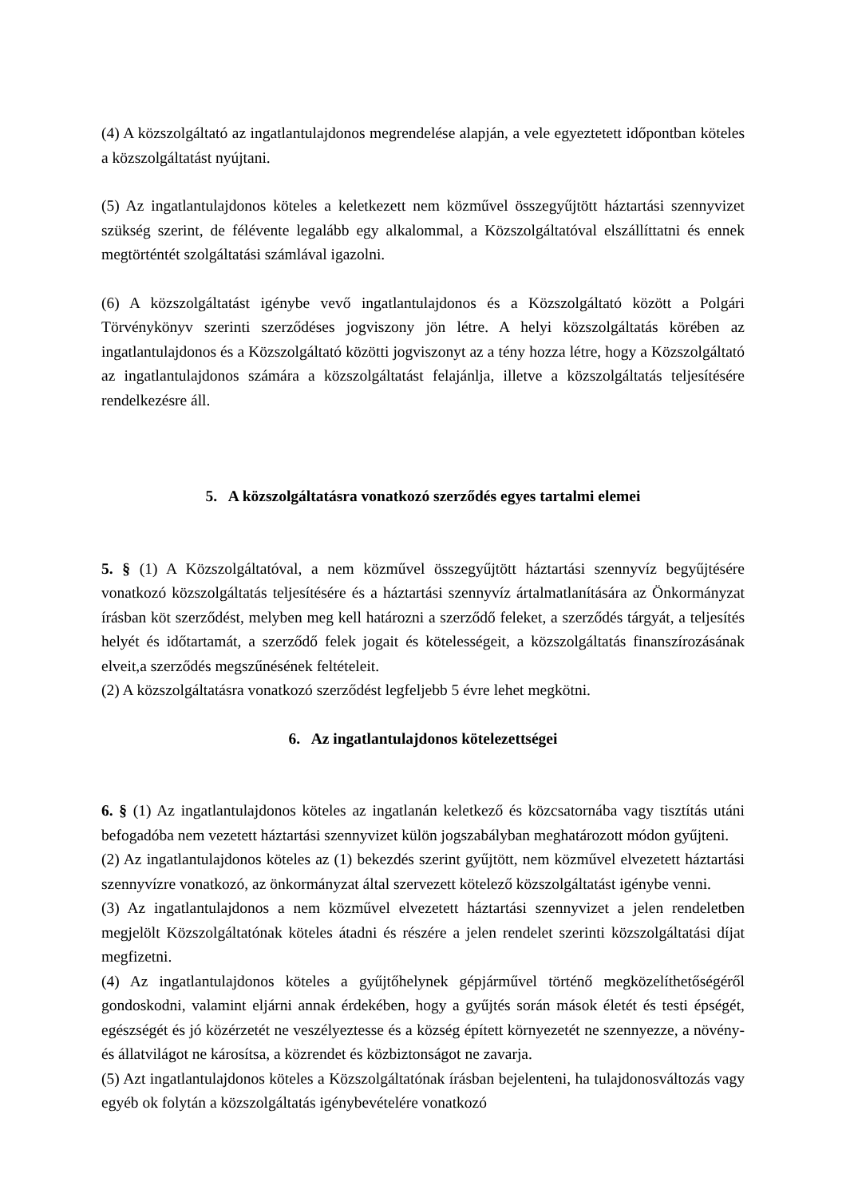(4) A közszolgáltató az ingatlantulajdonos megrendelése alapján, a vele egyeztetett időpontban köteles a közszolgáltatást nyújtani.
(5) Az ingatlantulajdonos köteles a keletkezett nem közművel összegyűjtött háztartási szennyvizet szükség szerint, de félévente legalább egy alkalommal, a Közszolgáltatóval elszállíttatni és ennek megtörténtét szolgáltatási számlával igazolni.
(6) A közszolgáltatást igénybe vevő ingatlantulajdonos és a Közszolgáltató között a Polgári Törvénykönyv szerinti szerződéses jogviszony jön létre. A helyi közszolgáltatás körében az ingatlantulajdonos és a Közszolgáltató közötti jogviszonyt az a tény hozza létre, hogy a Közszolgáltató az ingatlantulajdonos számára a közszolgáltatást felajánlja, illetve a közszolgáltatás teljesítésére rendelkezésre áll.
5. A közszolgáltatásra vonatkozó szerződés egyes tartalmi elemei
5. § (1) A Közszolgáltatóval, a nem közművel összegyűjtött háztartási szennyvíz begyűjtésére vonatkozó közszolgáltatás teljesítésére és a háztartási szennyvíz ártalmatlanítására az Önkormányzat írásban köt szerződést, melyben meg kell határozni a szerződő feleket, a szerződés tárgyát, a teljesítés helyét és időtartamát, a szerződő felek jogait és kötelességeit, a közszolgáltatás finanszírozásának elveit,a szerződés megszűnésének feltételeit.
(2) A közszolgáltatásra vonatkozó szerződést legfeljebb 5 évre lehet megkötni.
6. Az ingatlantulajdonos kötelezettségei
6. § (1) Az ingatlantulajdonos köteles az ingatlanán keletkező és közcsatornába vagy tisztítás utáni befogadóba nem vezetett háztartási szennyvizet külön jogszabályban meghatározott módon gyűjteni.
(2) Az ingatlantulajdonos köteles az (1) bekezdés szerint gyűjtött, nem közművel elvezetett háztartási szennyvízre vonatkozó, az önkormányzat által szervezett kötelező közszolgáltatást igénybe venni.
(3) Az ingatlantulajdonos a nem közművel elvezetett háztartási szennyvizet a jelen rendeletben megjelölt Közszolgáltatónak köteles átadni és részére a jelen rendelet szerinti közszolgáltatási díjat megfizetni.
(4) Az ingatlantulajdonos köteles a gyűjtőhelynek gépjárművel történő megközelíthetőségéről gondoskodni, valamint eljárni annak érdekében, hogy a gyűjtés során mások életét és testi épségét, egészségét és jó közérzetét ne veszélyeztesse és a község épített környezetét ne szennyezze, a növény- és állatvilágot ne károsítsa, a közrendet és közbiztonságot ne zavarja.
(5) Azt ingatlantulajdonos köteles a Közszolgáltatónak írásban bejelenteni, ha tulajdonosváltozás vagy egyéb ok folytán a közszolgáltatás igénybevételére vonatkozó